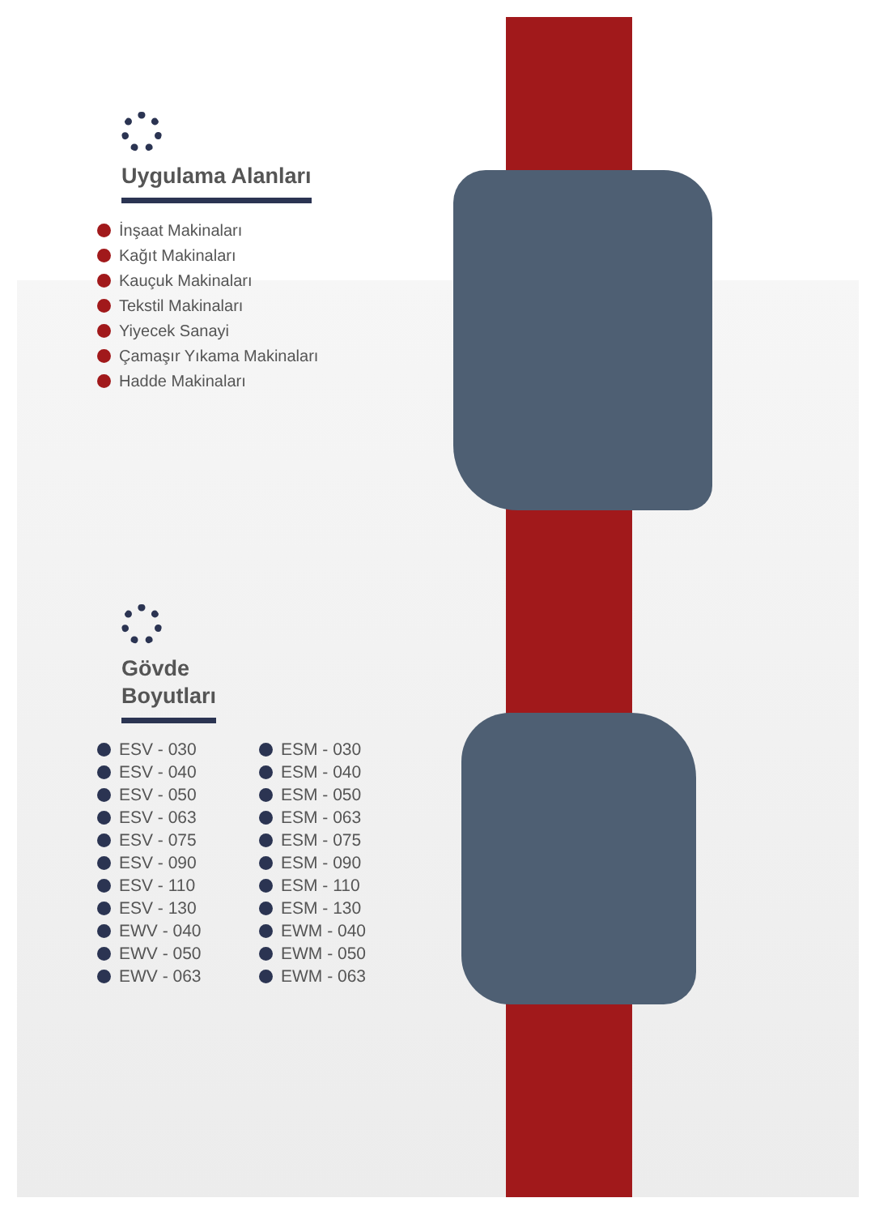Uygulama Alanları
İnşaat Makinaları
Kağıt Makinaları
Kauçuk Makinaları
Tekstil Makinaları
Yiyecek Sanayi
Çamaşır Yıkama Makinaları
Hadde Makinaları
Gövde
Boyutları
ESV - 030
ESV - 040
ESV - 050
ESV - 063
ESV - 075
ESV - 090
ESV - 110
ESV - 130
EWV - 040
EWV - 050
EWV - 063
ESM - 030
ESM - 040
ESM - 050
ESM - 063
ESM - 075
ESM - 090
ESM - 110
ESM - 130
EWM - 040
EWM - 050
EWM - 063